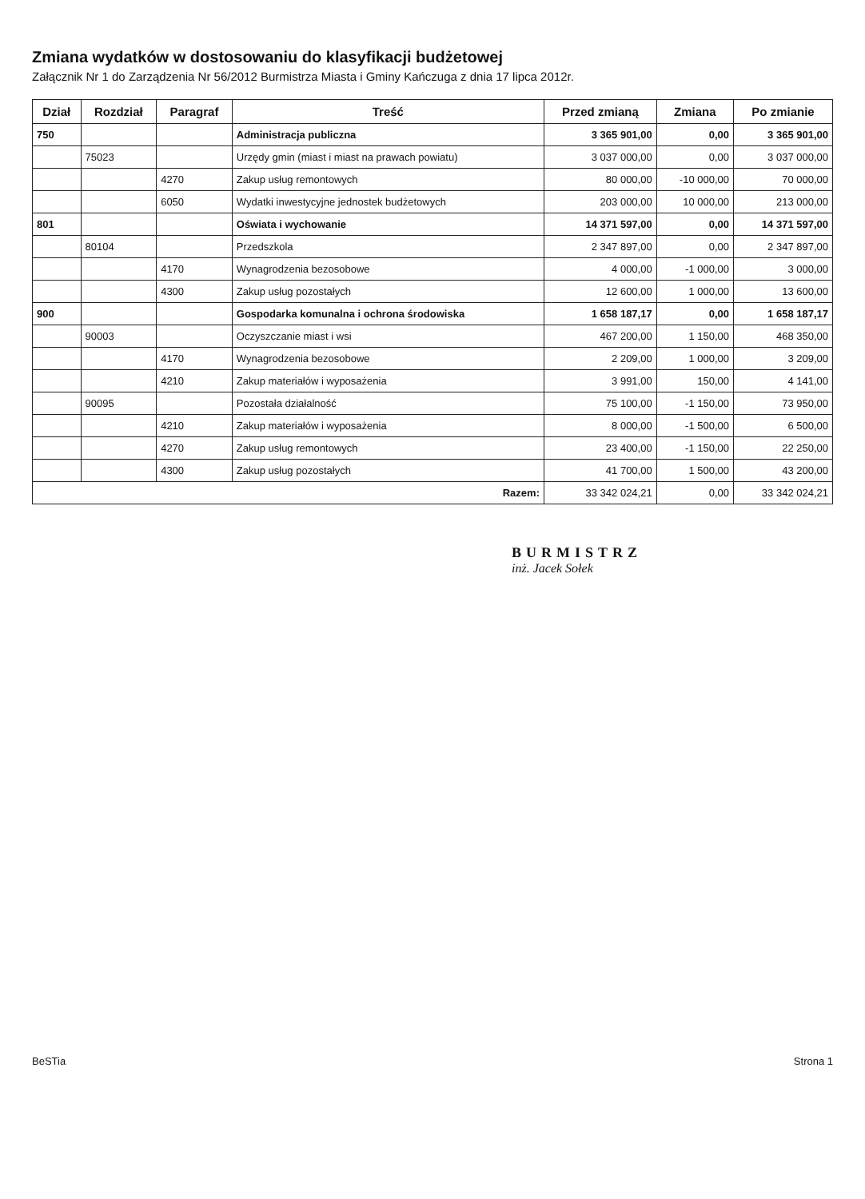Zmiana wydatków w dostosowaniu do klasyfikacji budżetowej
Załącznik Nr 1 do Zarządzenia Nr 56/2012 Burmistrza Miasta i Gminy Kańczuga z dnia 17 lipca 2012r.
| Dział | Rozdział | Paragraf | Treść | Przed zmianą | Zmiana | Po zmianie |
| --- | --- | --- | --- | --- | --- | --- |
| 750 | | | Administracja publiczna | 3 365 901,00 | 0,00 | 3 365 901,00 |
| | 75023 | | Urzędy gmin (miast i miast na prawach powiatu) | 3 037 000,00 | 0,00 | 3 037 000,00 |
| | | 4270 | Zakup usług remontowych | 80 000,00 | -10 000,00 | 70 000,00 |
| | | 6050 | Wydatki inwestycyjne jednostek budżetowych | 203 000,00 | 10 000,00 | 213 000,00 |
| 801 | | | Oświata i wychowanie | 14 371 597,00 | 0,00 | 14 371 597,00 |
| | 80104 | | Przedszkola | 2 347 897,00 | 0,00 | 2 347 897,00 |
| | | 4170 | Wynagrodzenia bezosobowe | 4 000,00 | -1 000,00 | 3 000,00 |
| | | 4300 | Zakup usług pozostałych | 12 600,00 | 1 000,00 | 13 600,00 |
| 900 | | | Gospodarka komunalna i ochrona środowiska | 1 658 187,17 | 0,00 | 1 658 187,17 |
| | 90003 | | Oczyszczanie miast i wsi | 467 200,00 | 1 150,00 | 468 350,00 |
| | | 4170 | Wynagrodzenia bezosobowe | 2 209,00 | 1 000,00 | 3 209,00 |
| | | 4210 | Zakup materiałów i wyposażenia | 3 991,00 | 150,00 | 4 141,00 |
| | 90095 | | Pozostała działalność | 75 100,00 | -1 150,00 | 73 950,00 |
| | | 4210 | Zakup materiałów i wyposażenia | 8 000,00 | -1 500,00 | 6 500,00 |
| | | 4270 | Zakup usług remontowych | 23 400,00 | -1 150,00 | 22 250,00 |
| | | 4300 | Zakup usług pozostałych | 41 700,00 | 1 500,00 | 43 200,00 |
| Razem: | | | | 33 342 024,21 | 0,00 | 33 342 024,21 |
BURMISTRZ
inż. Jacek Sołek
BeSTia Strona 1